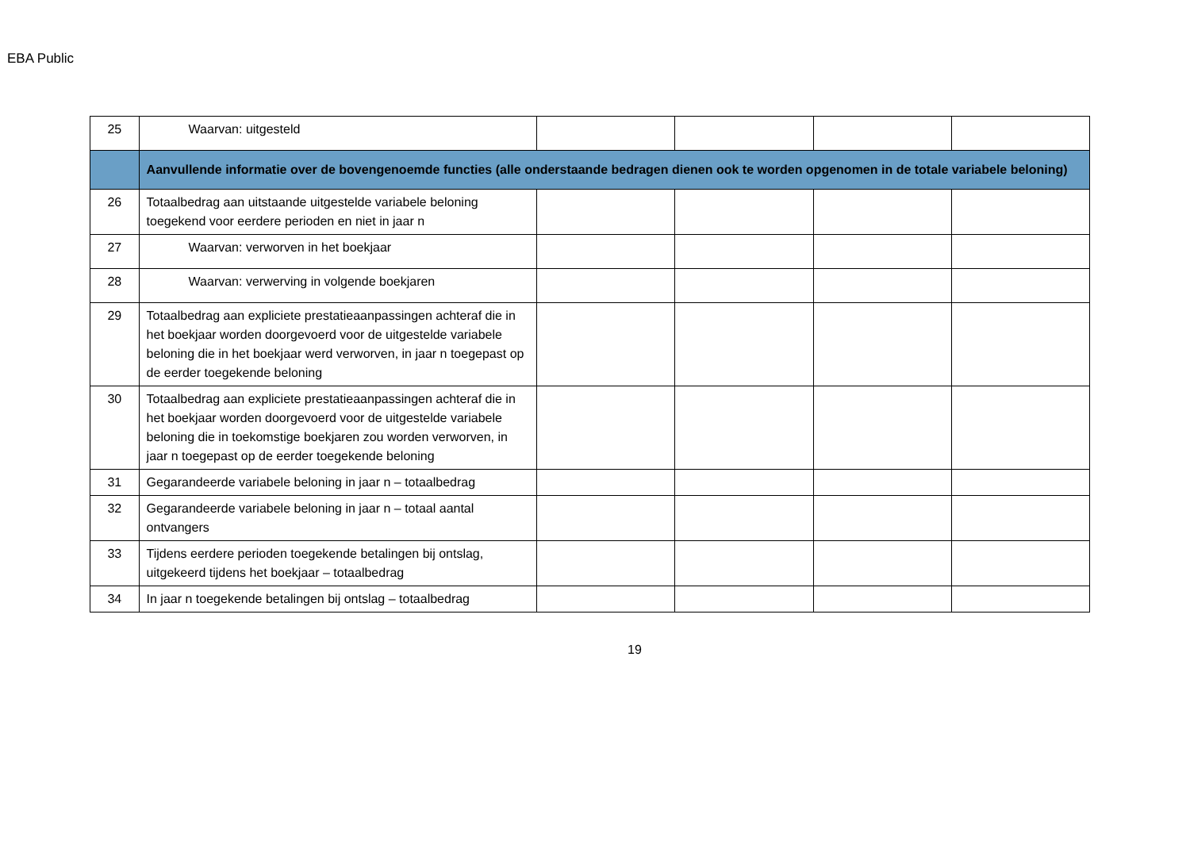EBA Public
| 25 | Waarvan: uitgesteld | | | | |
| | Aanvullende informatie over de bovengenoemde functies (alle onderstaande bedragen dienen ook te worden opgenomen in de totale variabele beloning) | | | | |
| 26 | Totaalbedrag aan uitstaande uitgestelde variabele beloning toegekend voor eerdere perioden en niet in jaar n | | | | |
| 27 | Waarvan: verworven in het boekjaar | | | | |
| 28 | Waarvan: verwerving in volgende boekjaren | | | | |
| 29 | Totaalbedrag aan expliciete prestatieaanpassingen achteraf die in het boekjaar worden doorgevoerd voor de uitgestelde variabele beloning die in het boekjaar werd verworven, in jaar n toegepast op de eerder toegekende beloning | | | | |
| 30 | Totaalbedrag aan expliciete prestatieaanpassingen achteraf die in het boekjaar worden doorgevoerd voor de uitgestelde variabele beloning die in toekomstige boekjaren zou worden verworven, in jaar n toegepast op de eerder toegekende beloning | | | | |
| 31 | Gegarandeerde variabele beloning in jaar n – totaalbedrag | | | | |
| 32 | Gegarandeerde variabele beloning in jaar n – totaal aantal ontvangers | | | | |
| 33 | Tijdens eerdere perioden toegekende betalingen bij ontslag, uitgekeerd tijdens het boekjaar – totaalbedrag | | | | |
| 34 | In jaar n toegekende betalingen bij ontslag – totaalbedrag | | | | |
19